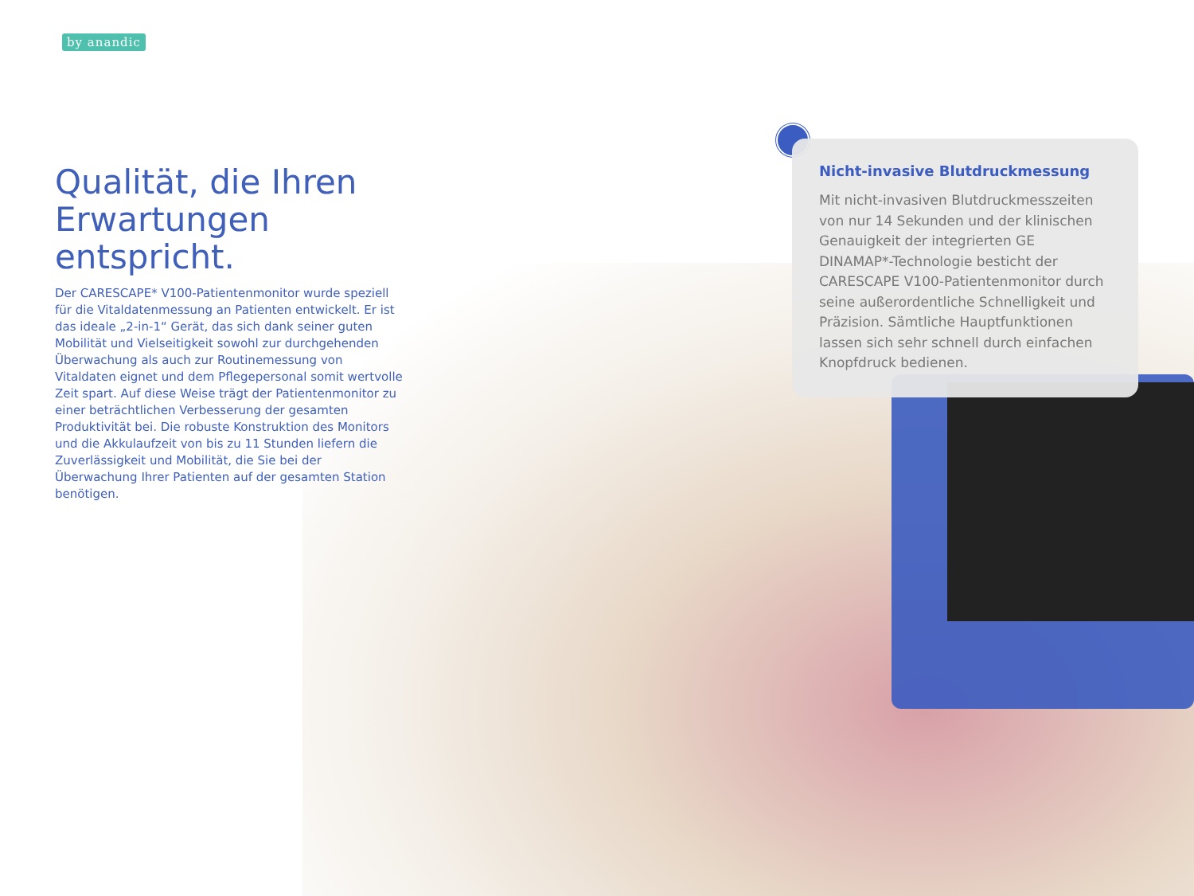by anandic
Qualität, die Ihren Erwartungen entspricht.
Der CARESCAPE* V100-Patientenmonitor wurde speziell für die Vitaldatenmessung an Patienten entwickelt. Er ist das ideale „2-in-1“ Gerät, das sich dank seiner guten Mobilität und Vielseitigkeit sowohl zur durchgehenden Überwachung als auch zur Routinemessung von Vitaldaten eignet und dem Pflegepersonal somit wertvolle Zeit spart. Auf diese Weise trägt der Patientenmonitor zu einer beträchtlichen Verbesserung der gesamten Produktivität bei. Die robuste Konstruktion des Monitors und die Akkulaufzeit von bis zu 11 Stunden liefern die Zuverlässigkeit und Mobilität, die Sie bei der Überwachung Ihrer Patienten auf der gesamten Station benötigen.
Nicht-invasive Blutdruckmessung
Mit nicht-invasiven Blutdruckmesszeiten von nur 14 Sekunden und der klinischen Genauigkeit der integrierten GE DINAMAP*-Technologie besticht der CARESCAPE V100-Patientenmonitor durch seine außerordentliche Schnelligkeit und Präzision. Sämtliche Hauptfunktionen lassen sich sehr schnell durch einfachen Knopfdruck bedienen.